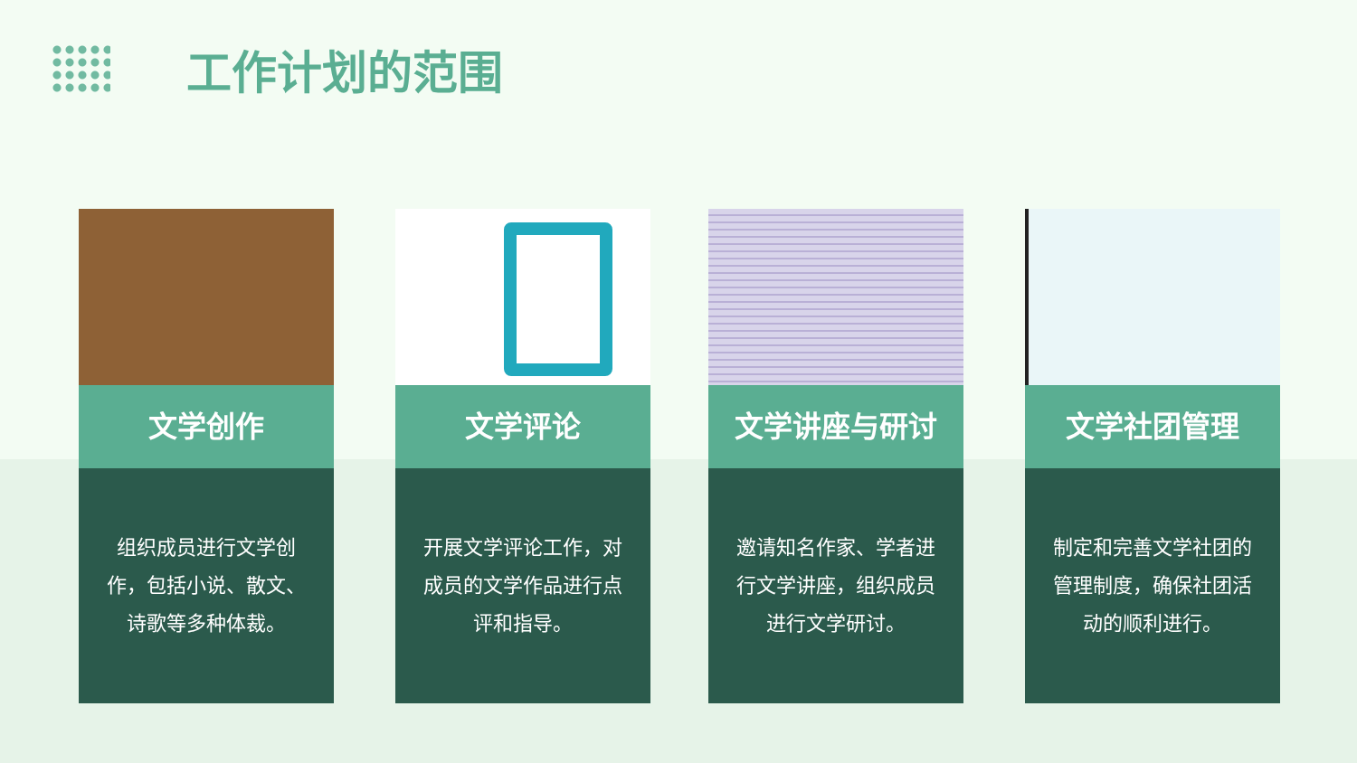工作计划的范围
文学创作
组织成员进行文学创作，包括小说、散文、诗歌等多种体裁。
文学评论
开展文学评论工作，对成员的文学作品进行点评和指导。
文学讲座与研讨
邀请知名作家、学者进行文学讲座，组织成员进行文学研讨。
文学社团管理
制定和完善文学社团的管理制度，确保社团活动的顺利进行。